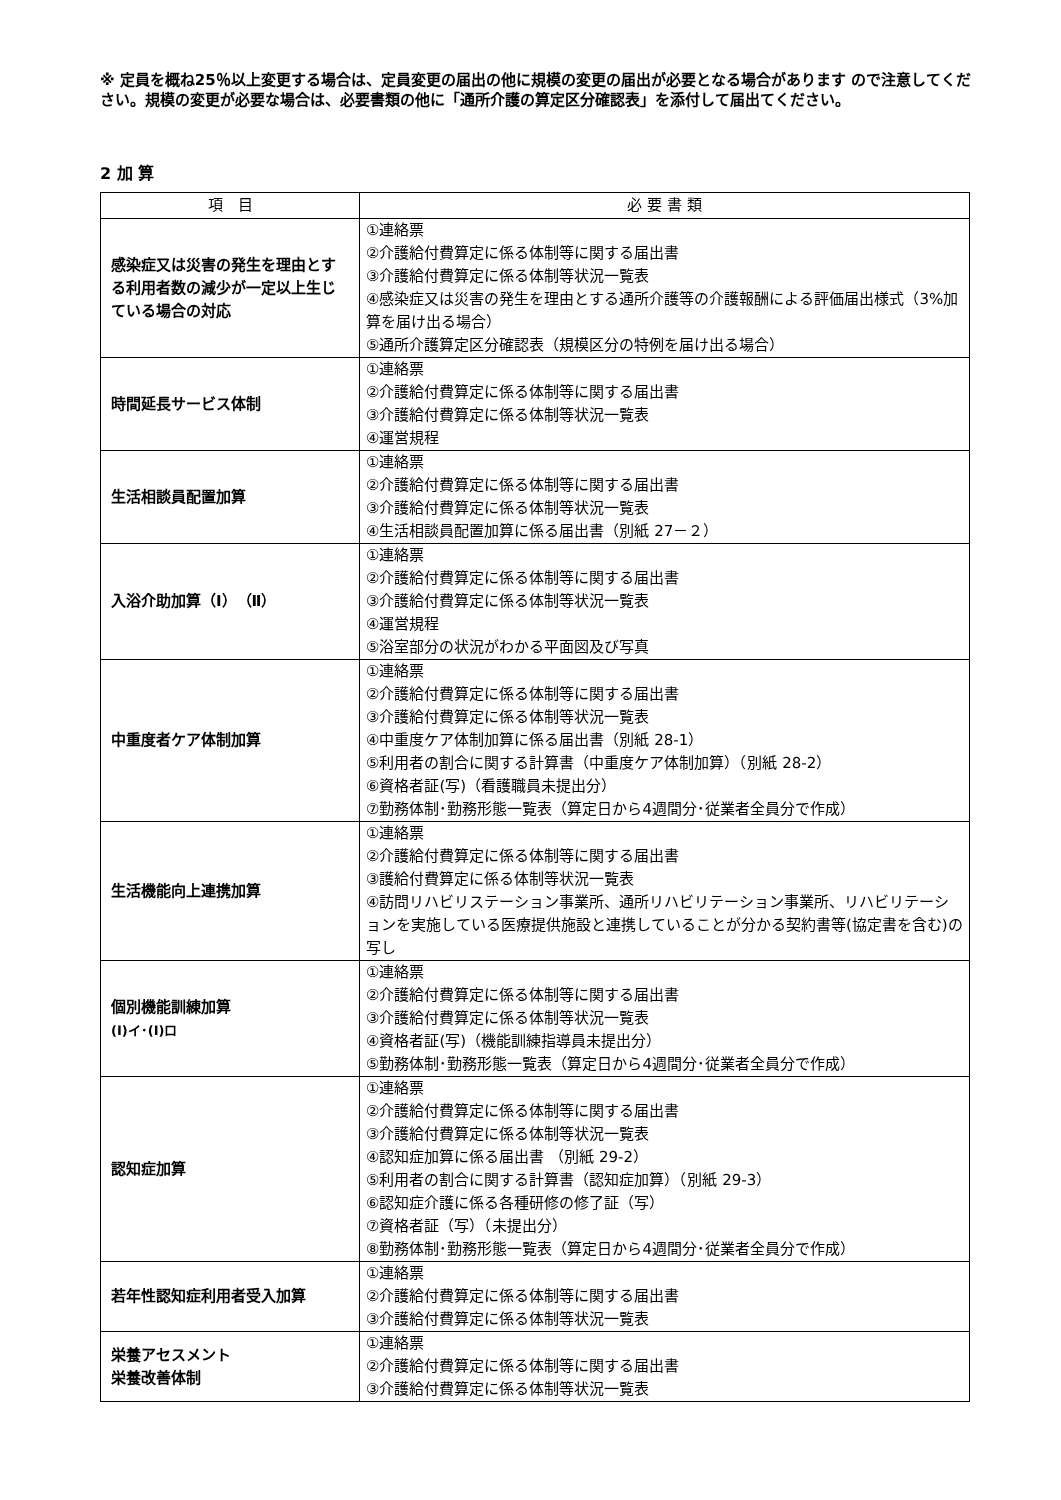※ 定員を概ね25％以上変更する場合は、定員変更の届出の他に規模の変更の届出が必要となる場合があります ので注意してください。規模の変更が必要な場合は、必要書類の他に「通所介護の算定区分確認表」を添付して届出てください。
2 加 算
| 項 目 | 必 要 書 類 |
| --- | --- |
| 感染症又は災害の発生を理由とする利用者数の減少が一定以上生じている場合の対応 | ①連絡票 ②介護給付費算定に係る体制等に関する届出書 ③介護給付費算定に係る体制等状況一覧表 ④感染症又は災害の発生を理由とする通所介護等の介護報酬による評価届出様式（3%加算を届け出る場合） ⑤通所介護算定区分確認表（規模区分の特例を届け出る場合） |
| 時間延長サービス体制 | ①連絡票 ②介護給付費算定に係る体制等に関する届出書 ③介護給付費算定に係る体制等状況一覧表 ④運営規程 |
| 生活相談員配置加算 | ①連絡票 ②介護給付費算定に係る体制等に関する届出書 ③介護給付費算定に係る体制等状況一覧表 ④生活相談員配置加算に係る届出書（別紙 27－２） |
| 入浴介助加算（Ⅰ）（Ⅱ） | ①連絡票 ②介護給付費算定に係る体制等に関する届出書 ③介護給付費算定に係る体制等状況一覧表 ④運営規程 ⑤浴室部分の状況がわかる平面図及び写真 |
| 中重度者ケア体制加算 | ①連絡票 ②介護給付費算定に係る体制等に関する届出書 ③介護給付費算定に係る体制等状況一覧表 ④中重度ケア体制加算に係る届出書（別紙 28-1） ⑤利用者の割合に関する計算書（中重度ケア体制加算）（別紙 28-2） ⑥資格者証(写)（看護職員未提出分） ⑦勤務体制･勤務形態一覧表（算定日から4週間分･従業者全員分で作成） |
| 生活機能向上連携加算 | ①連絡票 ②介護給付費算定に係る体制等に関する届出書 ③護給付費算定に係る体制等状況一覧表 ④訪問リハビリステーション事業所、通所リハビリテーション事業所、リハビリテーションを実施している医療提供施設と連携していることが分かる契約書等(協定書を含む)の写し |
| 個別機能訓練加算 (Ⅰ)イ･(Ⅰ)ロ | ①連絡票 ②介護給付費算定に係る体制等に関する届出書 ③介護給付費算定に係る体制等状況一覧表 ④資格者証(写)（機能訓練指導員未提出分） ⑤勤務体制･勤務形態一覧表（算定日から4週間分･従業者全員分で作成） |
| 認知症加算 | ①連絡票 ②介護給付費算定に係る体制等に関する届出書 ③介護給付費算定に係る体制等状況一覧表 ④認知症加算に係る届出書 （別紙 29-2） ⑤利用者の割合に関する計算書（認知症加算）（別紙 29-3） ⑥認知症介護に係る各種研修の修了証（写） ⑦資格者証（写）（未提出分） ⑧勤務体制･勤務形態一覧表（算定日から4週間分･従業者全員分で作成） |
| 若年性認知症利用者受入加算 | ①連絡票 ②介護給付費算定に係る体制等に関する届出書 ③介護給付費算定に係る体制等状況一覧表 |
| 栄養アセスメント 栄養改善体制 | ①連絡票 ②介護給付費算定に係る体制等に関する届出書 ③介護給付費算定に係る体制等状況一覧表 |